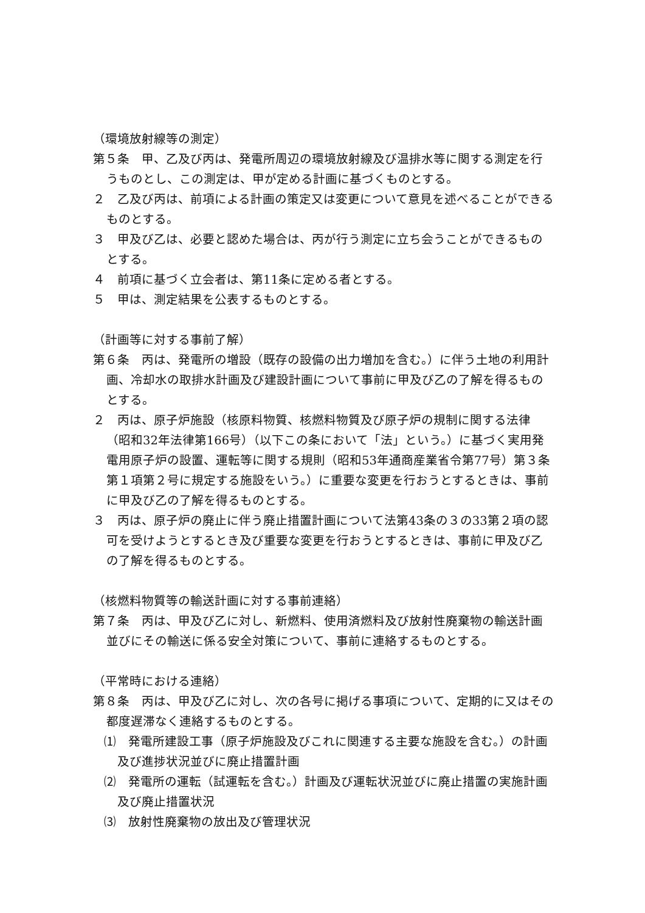（環境放射線等の測定）
第５条　甲、乙及び丙は、発電所周辺の環境放射線及び温排水等に関する測定を行うものとし、この測定は、甲が定める計画に基づくものとする。
２　乙及び丙は、前項による計画の策定又は変更について意見を述べることができるものとする。
３　甲及び乙は、必要と認めた場合は、丙が行う測定に立ち会うことができるものとする。
４　前項に基づく立会者は、第11条に定める者とする。
５　甲は、測定結果を公表するものとする。
（計画等に対する事前了解）
第６条　丙は、発電所の増設（既存の設備の出力増加を含む。）に伴う土地の利用計画、冷却水の取排水計画及び建設計画について事前に甲及び乙の了解を得るものとする。
２　丙は、原子炉施設（核原料物質、核燃料物質及び原子炉の規制に関する法律（昭和32年法律第166号）（以下この条において「法」という。）に基づく実用発電用原子炉の設置、運転等に関する規則（昭和53年通商産業省令第77号）第３条第１項第２号に規定する施設をいう。）に重要な変更を行おうとするときは、事前に甲及び乙の了解を得るものとする。
３　丙は、原子炉の廃止に伴う廃止措置計画について法第43条の３の33第２項の認可を受けようとするとき及び重要な変更を行おうとするときは、事前に甲及び乙の了解を得るものとする。
（核燃料物質等の輸送計画に対する事前連絡）
第７条　丙は、甲及び乙に対し、新燃料、使用済燃料及び放射性廃棄物の輸送計画並びにその輸送に係る安全対策について、事前に連絡するものとする。
（平常時における連絡）
第８条　丙は、甲及び乙に対し、次の各号に掲げる事項について、定期的に又はその都度遅滞なく連絡するものとする。
⑴　発電所建設工事（原子炉施設及びこれに関連する主要な施設を含む。）の計画及び進捗状況並びに廃止措置計画
⑵　発電所の運転（試運転を含む。）計画及び運転状況並びに廃止措置の実施計画及び廃止措置状況
⑶　放射性廃棄物の放出及び管理状況